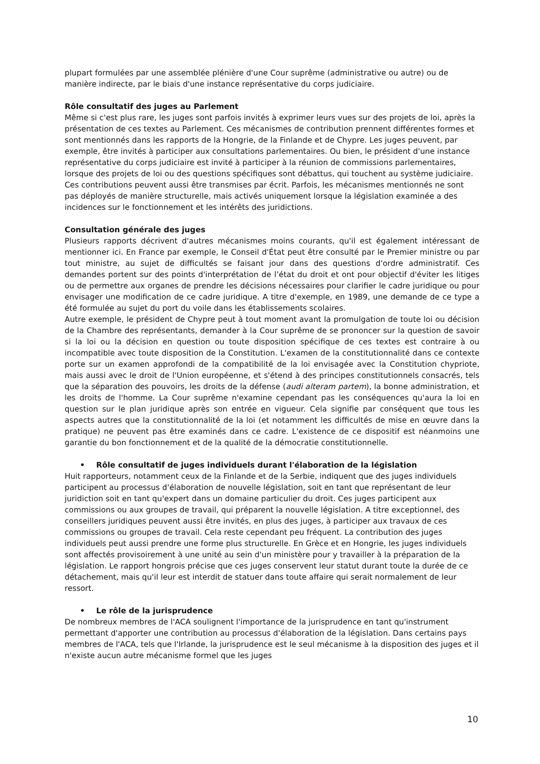plupart formulées par une assemblée plénière d'une Cour suprême (administrative ou autre) ou de manière indirecte, par le biais d'une instance représentative du corps judiciaire.
Rôle consultatif des juges au Parlement
Même si c'est plus rare, les juges sont parfois invités à exprimer leurs vues sur des projets de loi, après la présentation de ces textes au Parlement. Ces mécanismes de contribution prennent différentes formes et sont mentionnés dans les rapports de la Hongrie, de la Finlande et de Chypre. Les juges peuvent, par exemple, être invités à participer aux consultations parlementaires. Ou bien, le président d'une instance représentative du corps judiciaire est invité à participer à la réunion de commissions parlementaires, lorsque des projets de loi ou des questions spécifiques sont débattus, qui touchent au système judiciaire. Ces contributions peuvent aussi être transmises par écrit. Parfois, les mécanismes mentionnés ne sont pas déployés de manière structurelle, mais activés uniquement lorsque la législation examinée a des incidences sur le fonctionnement et les intérêts des juridictions.
Consultation générale des juges
Plusieurs rapports décrivent d'autres mécanismes moins courants, qu'il est également intéressant de mentionner ici. En France par exemple, le Conseil d'État peut être consulté par le Premier ministre ou par tout ministre, au sujet de difficultés se faisant jour dans des questions d'ordre administratif. Ces demandes portent sur des points d'interprétation de l’état du droit et ont pour objectif d'éviter les litiges ou de permettre aux organes de prendre les décisions nécessaires pour clarifier le cadre juridique ou pour envisager une modification de ce cadre juridique. A titre d'exemple, en 1989, une demande de ce type a été formulée au sujet du port du voile dans les établissements scolaires.
Autre exemple, le président de Chypre peut à tout moment avant la promulgation de toute loi ou décision de la Chambre des représentants, demander à la Cour suprême de se prononcer sur la question de savoir si la loi ou la décision en question ou toute disposition spécifique de ces textes est contraire à ou incompatible avec toute disposition de la Constitution. L'examen de la constitutionnalité dans ce contexte porte sur un examen approfondi de la compatibilité de la loi envisagée avec la Constitution chypriote, mais aussi avec le droit de l'Union européenne, et s'étend à des principes constitutionnels consacrés, tels que la séparation des pouvoirs, les droits de la défense (audi alteram partem), la bonne administration, et les droits de l'homme. La Cour suprême n'examine cependant pas les conséquences qu'aura la loi en question sur le plan juridique après son entrée en vigueur. Cela signifie par conséquent que tous les aspects autres que la constitutionnalité de la loi (et notamment les difficultés de mise en œuvre dans la pratique) ne peuvent pas être examinés dans ce cadre. L'existence de ce dispositif est néanmoins une garantie du bon fonctionnement et de la qualité de la démocratie constitutionnelle.
• Rôle consultatif de juges individuels durant l'élaboration de la législation
Huit rapporteurs, notamment ceux de la Finlande et de la Serbie, indiquent que des juges individuels participent au processus d'élaboration de nouvelle législation, soit en tant que représentant de leur juridiction soit en tant qu'expert dans un domaine particulier du droit. Ces juges participent aux commissions ou aux groupes de travail, qui préparent la nouvelle législation. A titre exceptionnel, des conseillers juridiques peuvent aussi être invités, en plus des juges, à participer aux travaux de ces commissions ou groupes de travail. Cela reste cependant peu fréquent. La contribution des juges individuels peut aussi prendre une forme plus structurelle. En Grèce et en Hongrie, les juges individuels sont affectés provisoirement à une unité au sein d'un ministère pour y travailler à la préparation de la législation. Le rapport hongrois précise que ces juges conservent leur statut durant toute la durée de ce détachement, mais qu'il leur est interdit de statuer dans toute affaire qui serait normalement de leur ressort.
• Le rôle de la jurisprudence
De nombreux membres de l'ACA soulignent l'importance de la jurisprudence en tant qu'instrument permettant d'apporter une contribution au processus d'élaboration de la législation. Dans certains pays membres de l'ACA, tels que l'Irlande, la jurisprudence est le seul mécanisme à la disposition des juges et il n'existe aucun autre mécanisme formel que les juges
10